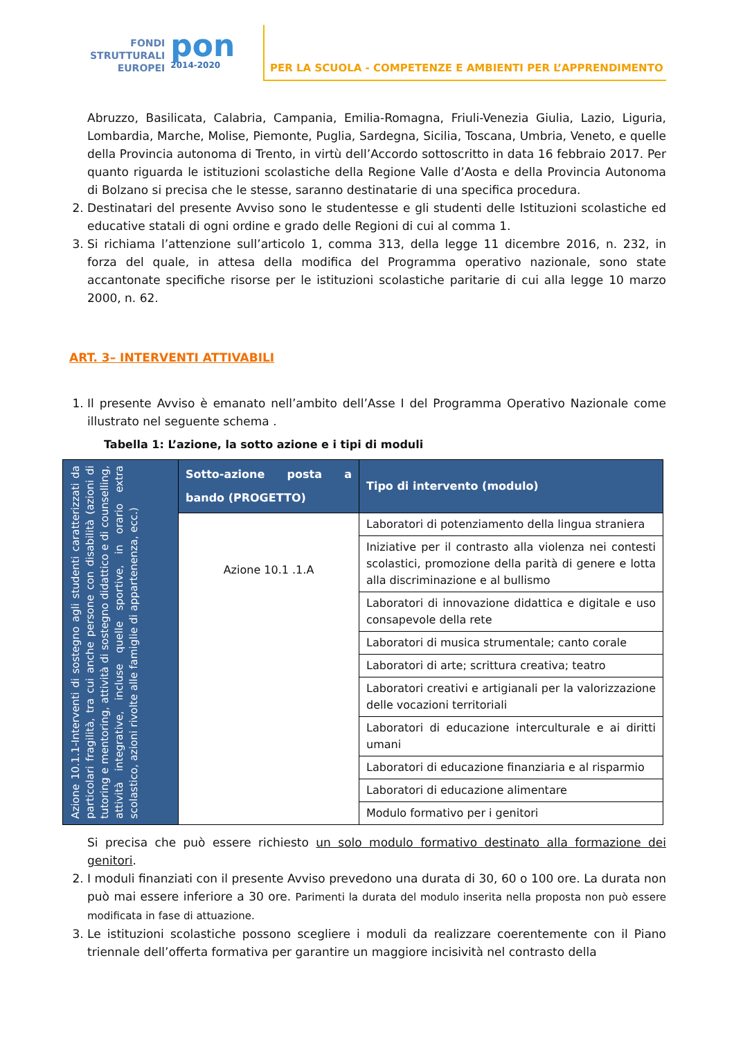FONDI
STRUTTURALI
EUROPEI
pon
2014-2020
PER LA SCUOLA - COMPETENZE E AMBIENTI PER L’APPRENDIMENTO
Abruzzo, Basilicata, Calabria, Campania, Emilia-Romagna, Friuli-Venezia Giulia, Lazio, Liguria, Lombardia, Marche, Molise, Piemonte, Puglia, Sardegna, Sicilia, Toscana, Umbria, Veneto, e quelle della Provincia autonoma di Trento, in virtù dell’Accordo sottoscritto in data 16 febbraio 2017. Per quanto riguarda le istituzioni scolastiche della Regione Valle d’Aosta e della Provincia Autonoma di Bolzano si precisa che le stesse, saranno destinatarie di una specifica procedura.
2. Destinatari del presente Avviso sono le studentesse e gli studenti delle Istituzioni scolastiche ed educative statali di ogni ordine e grado delle Regioni di cui al comma 1.
3. Si richiama l’attenzione sull’articolo 1, comma 313, della legge 11 dicembre 2016, n. 232, in forza del quale, in attesa della modifica del Programma operativo nazionale, sono state accantonate specifiche risorse per le istituzioni scolastiche paritarie di cui alla legge 10 marzo 2000, n. 62.
ART. 3– INTERVENTI ATTIVABILI
1. Il presente Avviso è emanato nell’ambito dell’Asse I del Programma Operativo Nazionale come illustrato nel seguente schema .
Tabella 1: L’azione, la sotto azione e i tipi di moduli
| Azione 10.1.1-Interventi di sostegno agli studenti caratterizzati da particolari fragilità, tra cui anche persone con disabilità (azioni di tutoring e mentoring, attività di sostegno didattico e di counselling, attività integrative, incluse quelle sportive, in orario extra scolastico, azioni rivolte alle famiglie di appartenenza, ecc.) | Sotto-azione posta a bando (PROGETTO) | Tipo di intervento (modulo) |
| | Azione 10.1 .1.A | Laboratori di potenziamento della lingua straniera |
| | | Iniziative per il contrasto alla violenza nei contesti scolastici, promozione della parità di genere e lotta alla discriminazione e al bullismo |
| | | Laboratori di innovazione didattica e digitale e uso consapevole della rete |
| | | Laboratori di musica strumentale; canto corale |
| | | Laboratori di arte; scrittura creativa; teatro |
| | | Laboratori creativi e artigianali per la valorizzazione delle vocazioni territoriali |
| | | Laboratori di educazione interculturale e ai diritti umani |
| | | Laboratori di educazione finanziaria e al risparmio |
| | | Laboratori di educazione alimentare |
| | | Modulo formativo per i genitori |
Si precisa che può essere richiesto un solo modulo formativo destinato alla formazione dei genitori.
2. I moduli finanziati con il presente Avviso prevedono una durata di 30, 60 o 100 ore. La durata non può mai essere inferiore a 30 ore. Parimenti la durata del modulo inserita nella proposta non può essere modificata in fase di attuazione.
3. Le istituzioni scolastiche possono scegliere i moduli da realizzare coerentemente con il Piano triennale dell’offerta formativa per garantire un maggiore incisività nel contrasto della